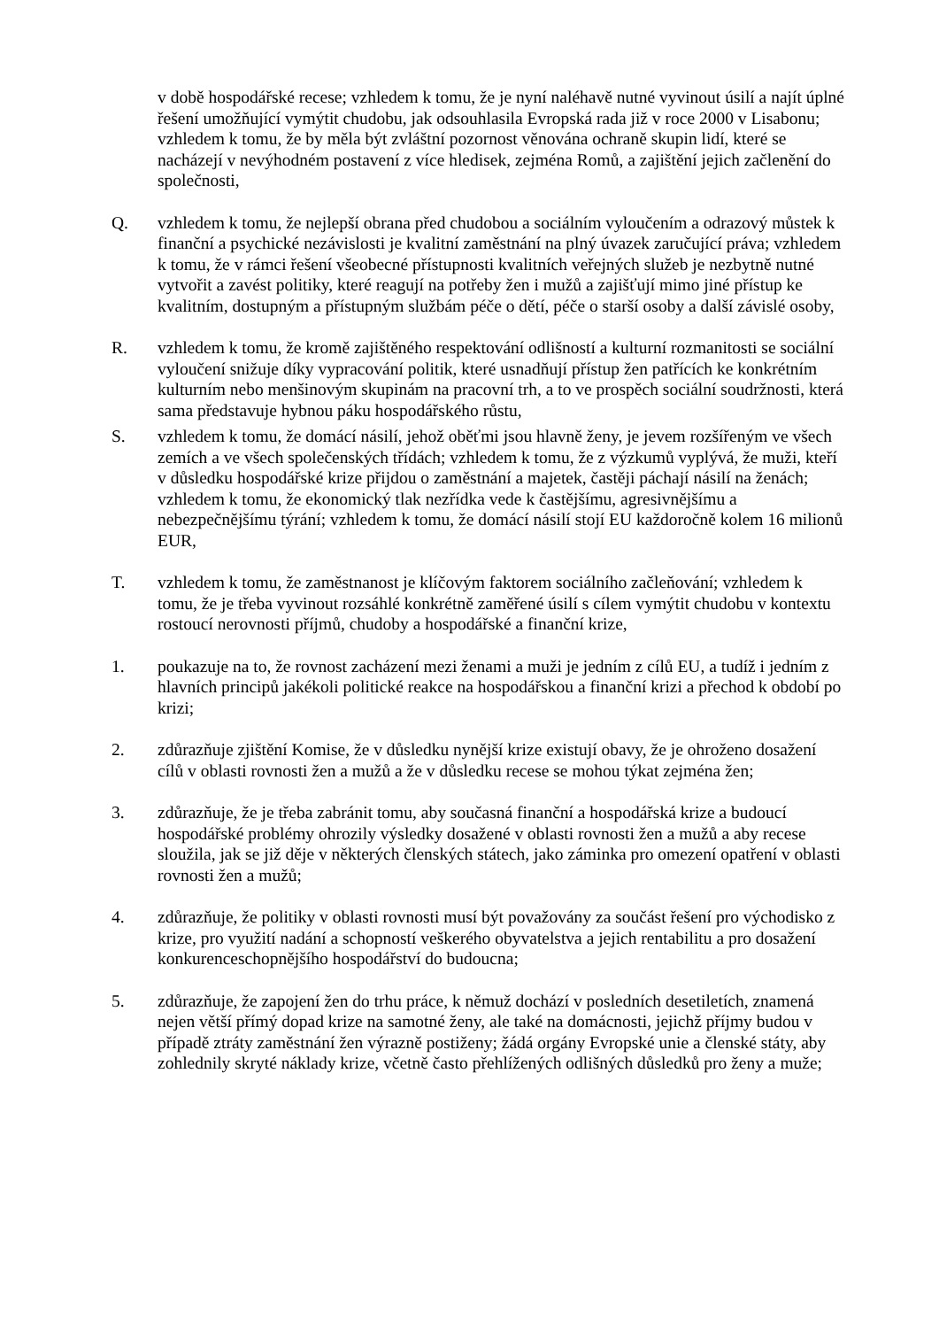v době hospodářské recese; vzhledem k tomu, že je nyní naléhavě nutné vyvinout úsilí a najít úplné řešení umožňující vymýtit chudobu, jak odsouhlasila Evropská rada již v roce 2000 v Lisabonu; vzhledem k tomu, že by měla být zvláštní pozornost věnována ochraně skupin lidí, které se nacházejí v nevýhodném postavení z více hledisek, zejména Romů, a zajištění jejich začlenění do společnosti,
Q. vzhledem k tomu, že nejlepší obrana před chudobou a sociálním vyloučením a odrazový můstek k finanční a psychické nezávislosti je kvalitní zaměstnání na plný úvazek zaručující práva; vzhledem k tomu, že v rámci řešení všeobecné přístupnosti kvalitních veřejných služeb je nezbytně nutné vytvořit a zavést politiky, které reagují na potřeby žen i mužů a zajišťují mimo jiné přístup ke kvalitním, dostupným a přístupným službám péče o dětí, péče o starší osoby a další závislé osoby,
R. vzhledem k tomu, že kromě zajištěného respektování odlišností a kulturní rozmanitosti se sociální vyloučení snižuje díky vypracování politik, které usnadňují přístup žen patřících ke konkrétním kulturním nebo menšinovým skupinám na pracovní trh, a to ve prospěch sociální soudržnosti, která sama představuje hybnou páku hospodářského růstu,
S. vzhledem k tomu, že domácí násilí, jehož oběťmi jsou hlavně ženy, je jevem rozšířeným ve všech zemích a ve všech společenských třídách; vzhledem k tomu, že z výzkumů vyplývá, že muži, kteří v důsledku hospodářské krize přijdou o zaměstnání a majetek, častěji páchají násilí na ženách; vzhledem k tomu, že ekonomický tlak nezřídka vede k častějšímu, agresivnějšímu a nebezpečnějšímu týrání; vzhledem k tomu, že domácí násilí stojí EU každoročně kolem 16 milionů EUR,
T. vzhledem k tomu, že zaměstnanost je klíčovým faktorem sociálního začleňování; vzhledem k tomu, že je třeba vyvinout rozsáhlé konkrétně zaměřené úsilí s cílem vymýtit chudobu v kontextu rostoucí nerovnosti příjmů, chudoby a hospodářské a finanční krize,
1. poukazuje na to, že rovnost zacházení mezi ženami a muži je jedním z cílů EU, a tudíž i jedním z hlavních principů jakékoli politické reakce na hospodářskou a finanční krizi a přechod k období po krizi;
2. zdůrazňuje zjištění Komise, že v důsledku nynější krize existují obavy, že je ohroženo dosažení cílů v oblasti rovnosti žen a mužů a že v důsledku recese se mohou týkat zejména žen;
3. zdůrazňuje, že je třeba zabránit tomu, aby současná finanční a hospodářská krize a budoucí hospodářské problémy ohrozily výsledky dosažené v oblasti rovnosti žen a mužů a aby recese sloužila, jak se již děje v některých členských státech, jako záminka pro omezení opatření v oblasti rovnosti žen a mužů;
4. zdůrazňuje, že politiky v oblasti rovnosti musí být považovány za součást řešení pro východisko z krize, pro využití nadání a schopností veškerého obyvatelstva a jejich rentabilitu a pro dosažení konkurenceschopnějšího hospodářství do budoucna;
5. zdůrazňuje, že zapojení žen do trhu práce, k němuž dochází v posledních desetiletích, znamená nejen větší přímý dopad krize na samotné ženy, ale také na domácnosti, jejichž příjmy budou v případě ztráty zaměstnání žen výrazně postiženy; žádá orgány Evropské unie a členské státy, aby zohlednily skryté náklady krize, včetně často přehlížených odlišných důsledků pro ženy a muže;